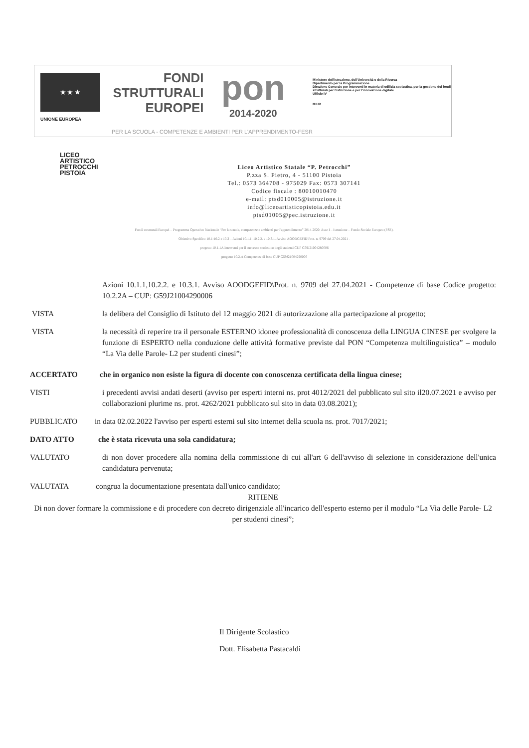★ ★ ★
UNIONE EUROPEA
FONDI
STRUTTURALI
EUROPEI
pon
2014-2020
Ministero dell'Istruzione, dell'Università e della Ricerca
Dipartimento per la Programmazione
Direzione Generale per interventi in materia di edilizia scolastica, per la gestione dei fondi strutturali per l'istruzione e per l'innovazione digitale
Ufficio IV
MIUR
PER LA SCUOLA - COMPETENZE E AMBIENTI PER L'APPRENDIMENTO-FESR
LICEO
ARTISTICO
PETROCCHI
PISTOIA
Liceo Artistico Statale “P. Petrocchi”
P.zza S. Pietro, 4 - 51100 Pistoia
Tel.: 0573 364708 - 975029 Fax: 0573 307141
Codice fiscale : 80010010470
e-mail: ptsd010005@istruzione.it
info@liceoartisticopistoia.edu.it
ptsd01005@pec.istruzione.it
Fondi strutturali Europei – Programma Operativo Nazionale “Per la scuola, competenze e ambienti per l'apprendimento” 2014-2020. Asse I – Istruzione – Fondo Sociale Europeo (FSE).
Obiettivo Specifico 10.1:10.2 e 10.3 – Azioni 10.1.1. 10.2.2. e 10.3.1. Avviso AOODGEFID\Prot. n. 9709 del 27.04.2021 -
progetto 10.1.1A Interventi per il successo scolastico degli studenti CUP G59J21004280006
progetto 10.2.A Competenze di base CUP G59J21004290006
Azioni 10.1.1,10.2.2. e 10.3.1. Avviso AOODGEFID\Prot. n. 9709 del 27.04.2021 - Competenze di base Codice progetto: 10.2.2A – CUP: G59J21004290006
VISTA la delibera del Consiglio di Istituto del 12 maggio 2021 di autorizzazione alla partecipazione al progetto;
VISTA la necessità di reperire tra il personale ESTERNO idonee professionalità di conoscenza della LINGUA CINESE per svolgere la funzione di ESPERTO nella conduzione delle attività formative previste dal PON “Competenza multilinguistica” – modulo “La Via delle Parole- L2 per studenti cinesi”;
ACCERTATO che in organico non esiste la figura di docente con conoscenza certificata della lingua cinese;
VISTI i precedenti avvisi andati deserti (avviso per esperti interni ns. prot 4012/2021 del pubblicato sul sito il20.07.2021 e avviso per collaborazioni plurime ns. prot. 4262/2021 pubblicato sul sito in data 03.08.2021);
PUBBLICATO in data 02.02.2022 l'avviso per esperti esterni sul sito internet della scuola ns. prot. 7017/2021;
DATO ATTO che è stata ricevuta una sola candidatura;
VALUTATO di non dover procedere alla nomina della commissione di cui all'art 6 dell'avviso di selezione in considerazione dell'unica candidatura pervenuta;
VALUTATA congrua la documentazione presentata dall'unico candidato;
RITIENE
Di non dover formare la commissione e di procedere con decreto dirigenziale all'incarico dell'esperto esterno per il modulo “La Via delle Parole- L2 per studenti cinesi”;
Il Dirigente Scolastico
Dott. Elisabetta Pastacaldi